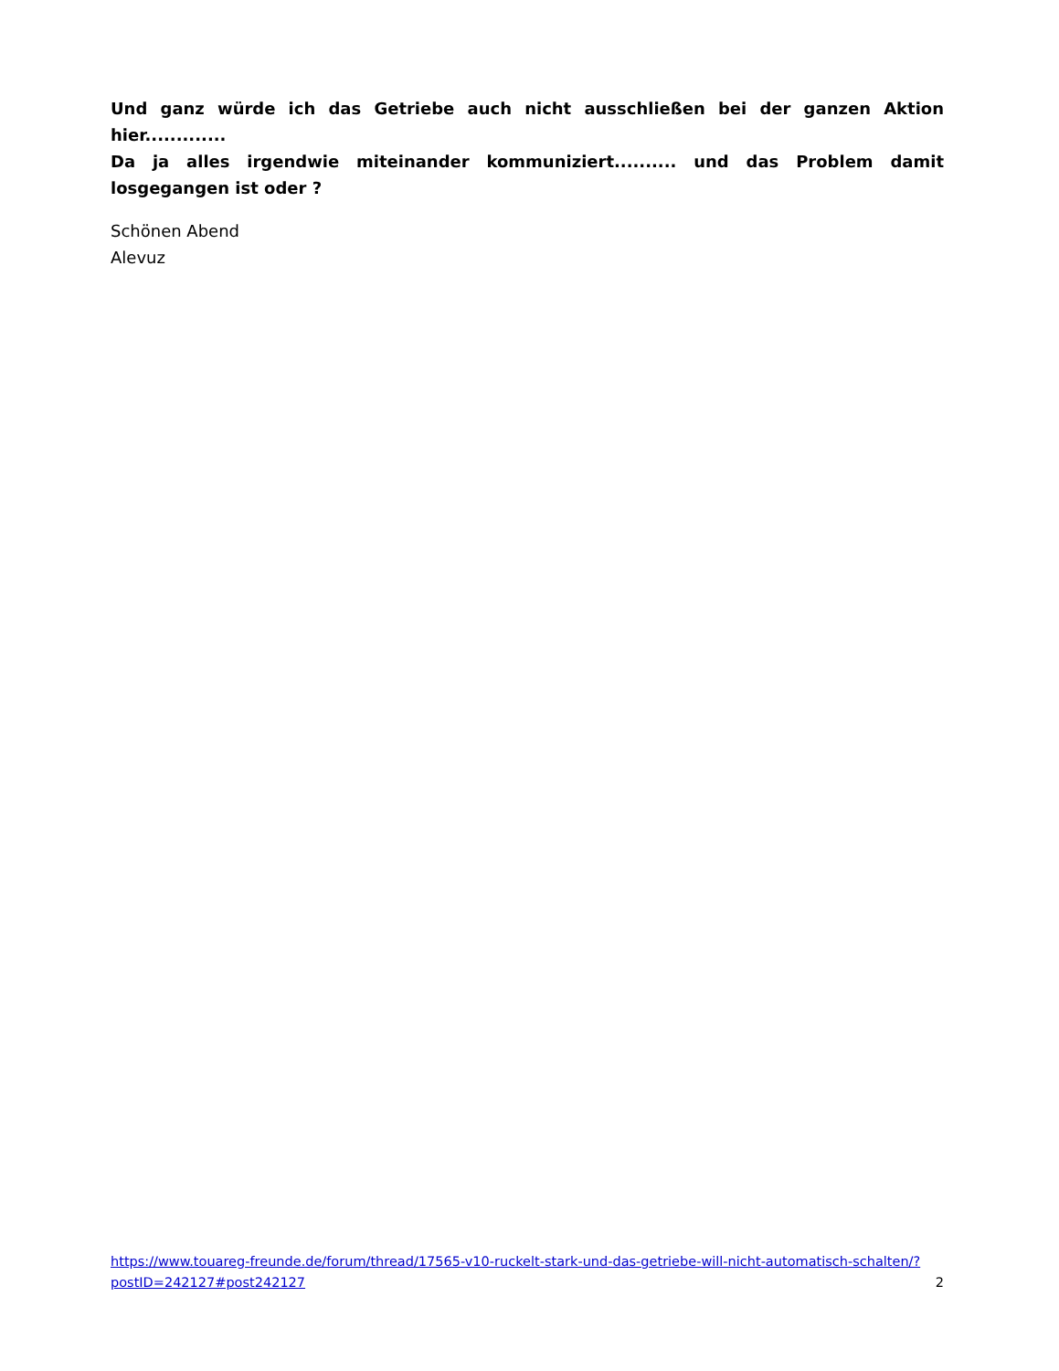Und ganz würde ich das Getriebe auch nicht ausschließen bei der ganzen Aktion hier.............
Da ja alles irgendwie miteinander kommuniziert.......... und das Problem damit losgegangen ist oder ?
Schönen Abend
Alevuz
https://www.touareg-freunde.de/forum/thread/17565-v10-ruckelt-stark-und-das-getriebe-will-nicht-automatisch-schalten/?postID=242127#post242127 2